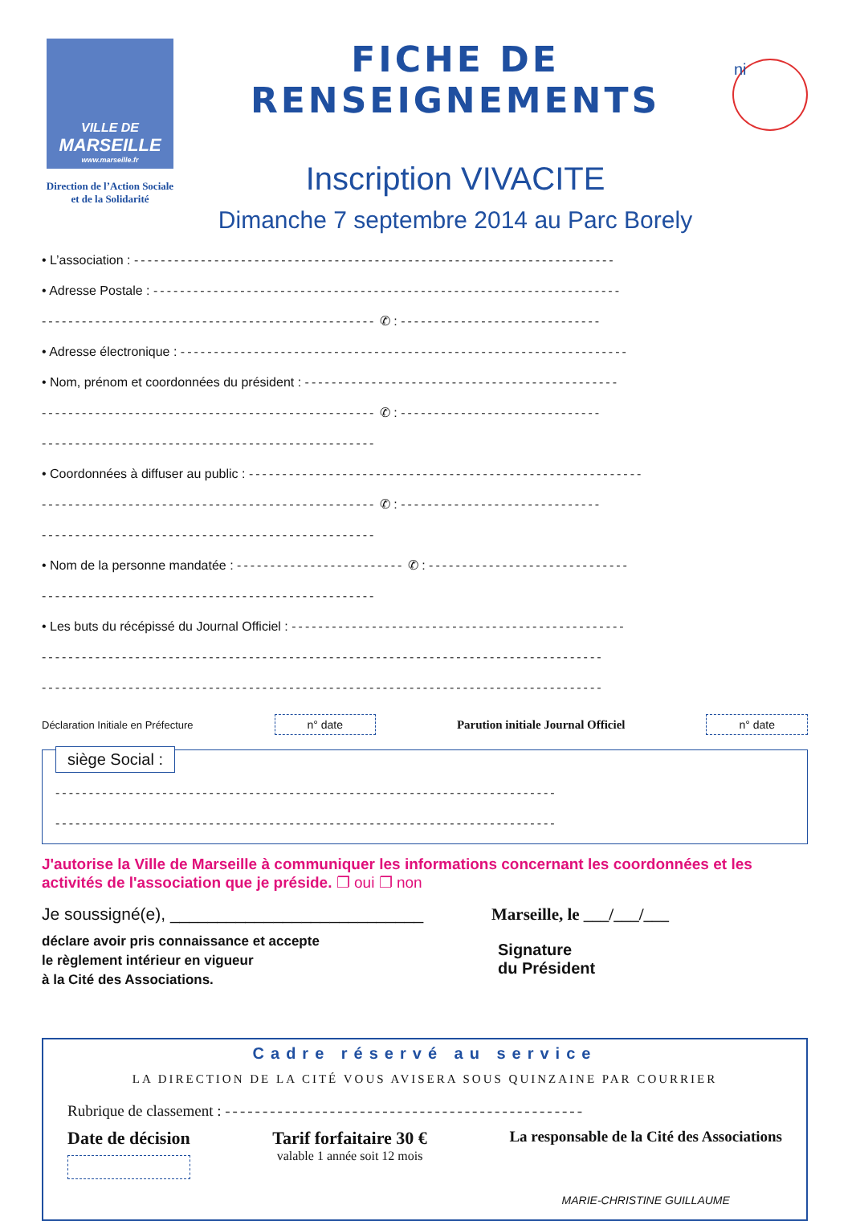VILLE DE
MARSEILLE
www.marseille.fr
Direction de l’Action Sociale
et de la Solidarité
FICHE DE RENSEIGNEMENTS
Inscription VIVACITE
Dimanche 7 septembre 2014 au Parc Borely
ni
• L’association : ------------------------------------------------------------------------
• Adresse Postale : ----------------------------------------------------------------------
-------------------------------------------------- ✆ : ------------------------------
• Adresse électronique : -------------------------------------------------------------------
• Nom, prénom et coordonnées du président : -----------------------------------------------
-------------------------------------------------- ✆ : ------------------------------
--------------------------------------------------
• Coordonnées à diffuser au public : -----------------------------------------------------------
-------------------------------------------------- ✆ : ------------------------------
--------------------------------------------------
• Nom de la personne mandatée : ------------------------- ✆ : ------------------------------
--------------------------------------------------
• Les buts du récépissé du Journal Officiel : --------------------------------------------------
------------------------------------------------------------------------------------
------------------------------------------------------------------------------------
Déclaration Initiale en Préfecture n° date Parution initiale Journal Officiel n° date
siège Social :
---------------------------------------------------------------------------
---------------------------------------------------------------------------
J'autorise la Ville de Marseille à communiquer les informations concernant les coordonnées et les activités de l'association que je préside. ❐ oui ❐ non
Je soussigné(e), ___________________________
déclare avoir pris connaissance et accepte
le règlement intérieur en vigueur
à la Cité des Associations.
Marseille, le ___/___/___
Signature
du Président
Cadre réservé au service
LA DIRECTION DE LA CITÉ VOUS AVISERA SOUS QUINZAINE PAR COURRIER
Rubrique de classement : ------------------------------------------------
Date de décision Tarif forfaitaire 30 €
valable 1 année soit 12 mois
La responsable de la Cité des Associations
MARIE-CHRISTINE GUILLAUME